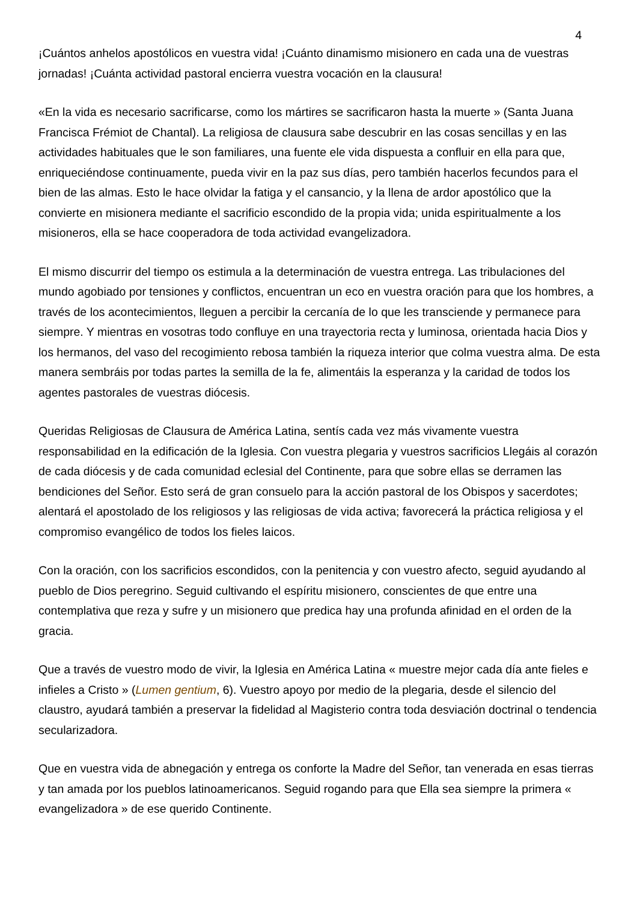4
¡Cuántos anhelos apostólicos en vuestra vida! ¡Cuánto dinamismo misionero en cada una de vuestras jornadas! ¡Cuánta actividad pastoral encierra vuestra vocación en la clausura!
«En la vida es necesario sacrificarse, como los mártires se sacrificaron hasta la muerte » (Santa Juana Francisca Frémiot de Chantal). La religiosa de clausura sabe descubrir en las cosas sencillas y en las actividades habituales que le son familiares, una fuente ele vida dispuesta a confluir en ella para que, enriqueciéndose continuamente, pueda vivir en la paz sus días, pero también hacerlos fecundos para el bien de las almas. Esto le hace olvidar la fatiga y el cansancio, y la llena de ardor apostólico que la convierte en misionera mediante el sacrificio escondido de la propia vida; unida espiritualmente a los misioneros, ella se hace cooperadora de toda actividad evangelizadora.
El mismo discurrir del tiempo os estimula a la determinación de vuestra entrega. Las tribulaciones del mundo agobiado por tensiones y conflictos, encuentran un eco en vuestra oración para que los hombres, a través de los acontecimientos, lleguen a percibir la cercanía de lo que les transciende y permanece para siempre. Y mientras en vosotras todo confluye en una trayectoria recta y luminosa, orientada hacia Dios y los hermanos, del vaso del recogimiento rebosa también la riqueza interior que colma vuestra alma. De esta manera sembráis por todas partes la semilla de la fe, alimentáis la esperanza y la caridad de todos los agentes pastorales de vuestras diócesis.
Queridas Religiosas de Clausura de América Latina, sentís cada vez más vivamente vuestra responsabilidad en la edificación de la Iglesia. Con vuestra plegaria y vuestros sacrificios Llegáis al corazón de cada diócesis y de cada comunidad eclesial del Continente, para que sobre ellas se derramen las bendiciones del Señor. Esto será de gran consuelo para la acción pastoral de los Obispos y sacerdotes; alentará el apostolado de los religiosos y las religiosas de vida activa; favorecerá la práctica religiosa y el compromiso evangélico de todos los fieles laicos.
Con la oración, con los sacrificios escondidos, con la penitencia y con vuestro afecto, seguid ayudando al pueblo de Dios peregrino. Seguid cultivando el espíritu misionero, conscientes de que entre una contemplativa que reza y sufre y un misionero que predica hay una profunda afinidad en el orden de la gracia.
Que a través de vuestro modo de vivir, la Iglesia en América Latina « muestre mejor cada día ante fieles e infieles a Cristo » (Lumen gentium, 6). Vuestro apoyo por medio de la plegaria, desde el silencio del claustro, ayudará también a preservar la fidelidad al Magisterio contra toda desviación doctrinal o tendencia secularizadora.
Que en vuestra vida de abnegación y entrega os conforte la Madre del Señor, tan venerada en esas tierras y tan amada por los pueblos latinoamericanos. Seguid rogando para que Ella sea siempre la primera « evangelizadora » de ese querido Continente.